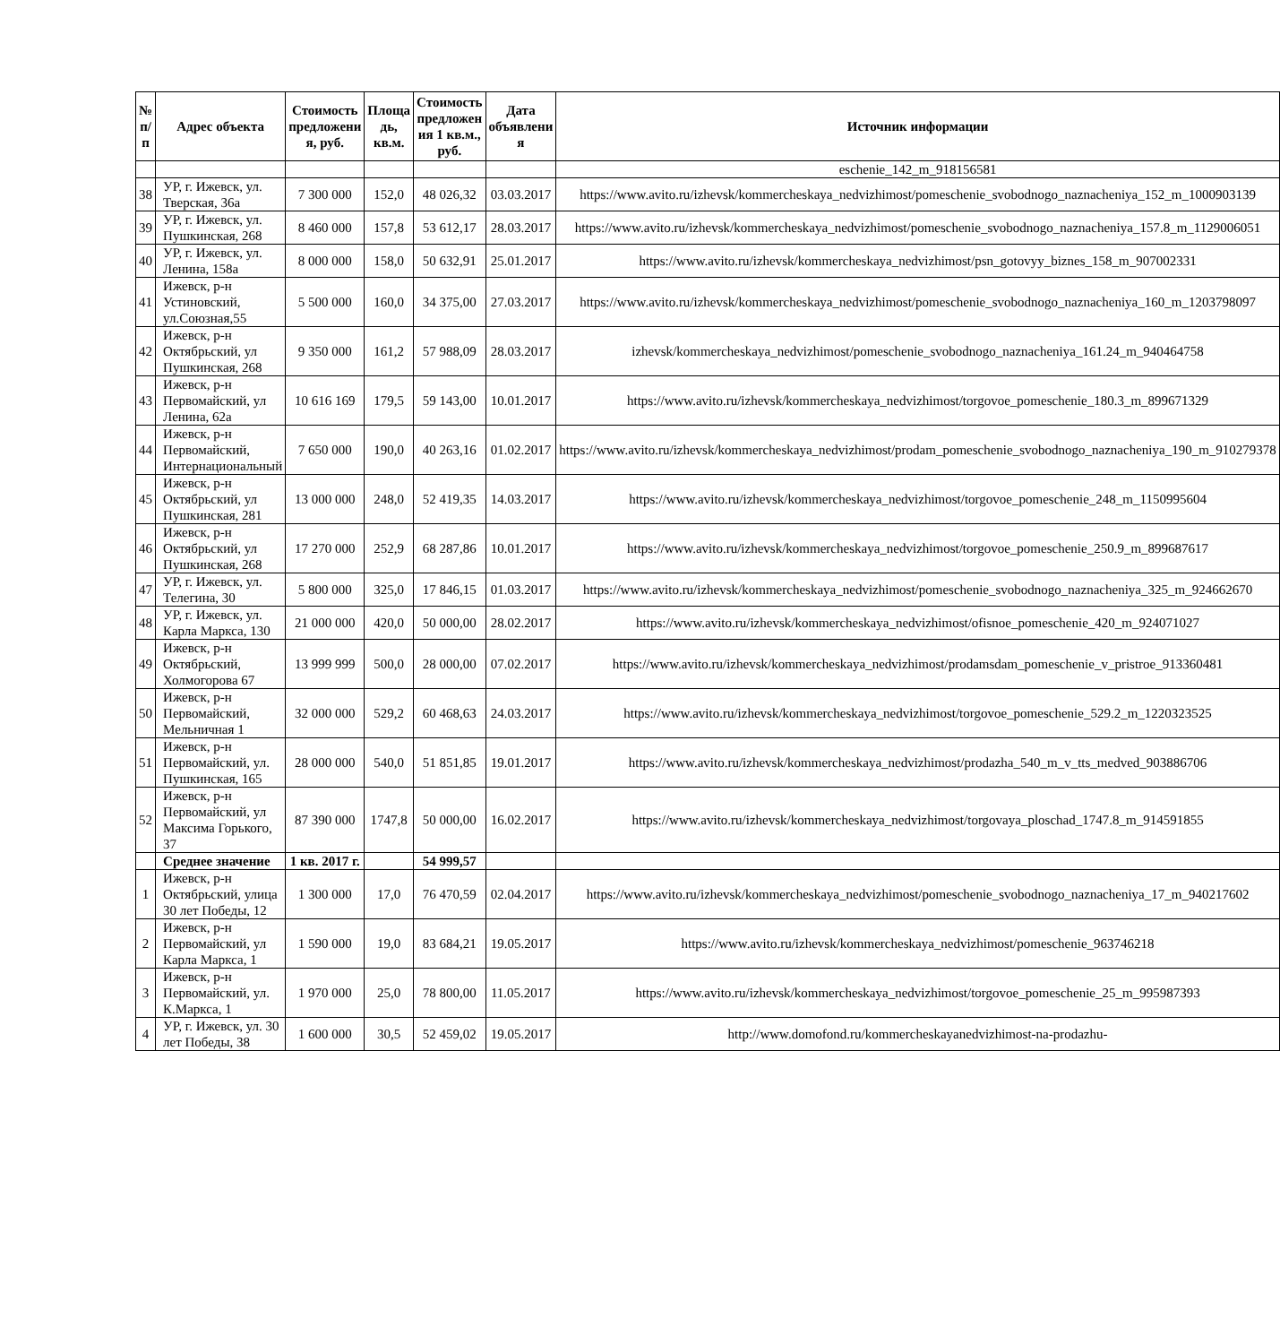| № п/п | Адрес объекта | Стоимость предложени я, руб. | Площа дь, кв.м. | Стоимость предложен ия 1 кв.м., руб. | Дата объявлени я | Источник информации |
| --- | --- | --- | --- | --- | --- | --- |
| | | | | | | eschenie_142_m_918156581 |
| 38 | УР, г. Ижевск, ул. Тверская, 36а | 7 300 000 | 152,0 | 48 026,32 | 03.03.2017 | https://www.avito.ru/izhevsk/kommercheskaya_nedvizhimost/pomeschenie_svobodnogo_naznacheniya_152_m_1000903139 |
| 39 | УР, г. Ижевск, ул. Пушкинская, 268 | 8 460 000 | 157,8 | 53 612,17 | 28.03.2017 | https://www.avito.ru/izhevsk/kommercheskaya_nedvizhimost/pomeschenie_svobodnogo_naznacheniya_157.8_m_1129006051 |
| 40 | УР, г. Ижевск, ул. Ленина, 158а | 8 000 000 | 158,0 | 50 632,91 | 25.01.2017 | https://www.avito.ru/izhevsk/kommercheskaya_nedvizhimost/psn_gotovyy_biznes_158_m_907002331 |
| 41 | Ижевск, р-н Устиновский, ул.Союзная,55 | 5 500 000 | 160,0 | 34 375,00 | 27.03.2017 | https://www.avito.ru/izhevsk/kommercheskaya_nedvizhimost/pomeschenie_svobodnogo_naznacheniya_160_m_1203798097 |
| 42 | Ижевск, р-н Октябрьский, ул Пушкинская, 268 | 9 350 000 | 161,2 | 57 988,09 | 28.03.2017 | izhevsk/kommercheskaya_nedvizhimost/pomeschenie_svobodnogo_naznacheniya_161.24_m_940464758 |
| 43 | Ижевск, р-н Первомайский, ул Ленина, 62а | 10 616 169 | 179,5 | 59 143,00 | 10.01.2017 | https://www.avito.ru/izhevsk/kommercheskaya_nedvizhimost/torgovoe_pomeschenie_180.3_m_899671329 |
| 44 | Ижевск, р-н Первомайский, Интернациональный | 7 650 000 | 190,0 | 40 263,16 | 01.02.2017 | https://www.avito.ru/izhevsk/kommercheskaya_nedvizhimost/prodam_pomeschenie_svobodnogo_naznacheniya_190_m_910279378 |
| 45 | Ижевск, р-н Октябрьский, ул Пушкинская, 281 | 13 000 000 | 248,0 | 52 419,35 | 14.03.2017 | https://www.avito.ru/izhevsk/kommercheskaya_nedvizhimost/torgovoe_pomeschenie_248_m_1150995604 |
| 46 | Ижевск, р-н Октябрьский, ул Пушкинская, 268 | 17 270 000 | 252,9 | 68 287,86 | 10.01.2017 | https://www.avito.ru/izhevsk/kommercheskaya_nedvizhimost/torgovoe_pomeschenie_250.9_m_899687617 |
| 47 | УР, г. Ижевск, ул. Телегина, 30 | 5 800 000 | 325,0 | 17 846,15 | 01.03.2017 | https://www.avito.ru/izhevsk/kommercheskaya_nedvizhimost/pomeschenie_svobodnogo_naznacheniya_325_m_924662670 |
| 48 | УР, г. Ижевск, ул. Карла Маркса, 130 | 21 000 000 | 420,0 | 50 000,00 | 28.02.2017 | https://www.avito.ru/izhevsk/kommercheskaya_nedvizhimost/ofisnoe_pomeschenie_420_m_924071027 |
| 49 | Ижевск, р-н Октябрьский, Холмогорова 67 | 13 999 999 | 500,0 | 28 000,00 | 07.02.2017 | https://www.avito.ru/izhevsk/kommercheskaya_nedvizhimost/prodamsdam_pomeschenie_v_pristroe_913360481 |
| 50 | Ижевск, р-н Первомайский, Мельничная 1 | 32 000 000 | 529,2 | 60 468,63 | 24.03.2017 | https://www.avito.ru/izhevsk/kommercheskaya_nedvizhimost/torgovoe_pomeschenie_529.2_m_1220323525 |
| 51 | Ижевск, р-н Первомайский, ул. Пушкинская, 165 | 28 000 000 | 540,0 | 51 851,85 | 19.01.2017 | https://www.avito.ru/izhevsk/kommercheskaya_nedvizhimost/prodazha_540_m_v_tts_medved_903886706 |
| 52 | Ижевск, р-н Первомайский, ул Максима Горького, 37 | 87 390 000 | 1747,8 | 50 000,00 | 16.02.2017 | https://www.avito.ru/izhevsk/kommercheskaya_nedvizhimost/torgovaya_ploschad_1747.8_m_914591855 |
| | Среднее значение | 1 кв. 2017 г. | | 54 999,57 | | |
| 1 | Ижевск, р-н Октябрьский, улица 30 лет Победы, 12 | 1 300 000 | 17,0 | 76 470,59 | 02.04.2017 | https://www.avito.ru/izhevsk/kommercheskaya_nedvizhimost/pomeschenie_svobodnogo_naznacheniya_17_m_940217602 |
| 2 | Ижевск, р-н Первомайский, ул Карла Маркса, 1 | 1 590 000 | 19,0 | 83 684,21 | 19.05.2017 | https://www.avito.ru/izhevsk/kommercheskaya_nedvizhimost/pomeschenie_963746218 |
| 3 | Ижевск, р-н Первомайский, ул. К.Маркса, 1 | 1 970 000 | 25,0 | 78 800,00 | 11.05.2017 | https://www.avito.ru/izhevsk/kommercheskaya_nedvizhimost/torgovoe_pomeschenie_25_m_995987393 |
| 4 | УР, г. Ижевск, ул. 30 лет Победы, 38 | 1 600 000 | 30,5 | 52 459,02 | 19.05.2017 | http://www.domofond.ru/kommercheskayanedvizhimost-na-prodazhu- |